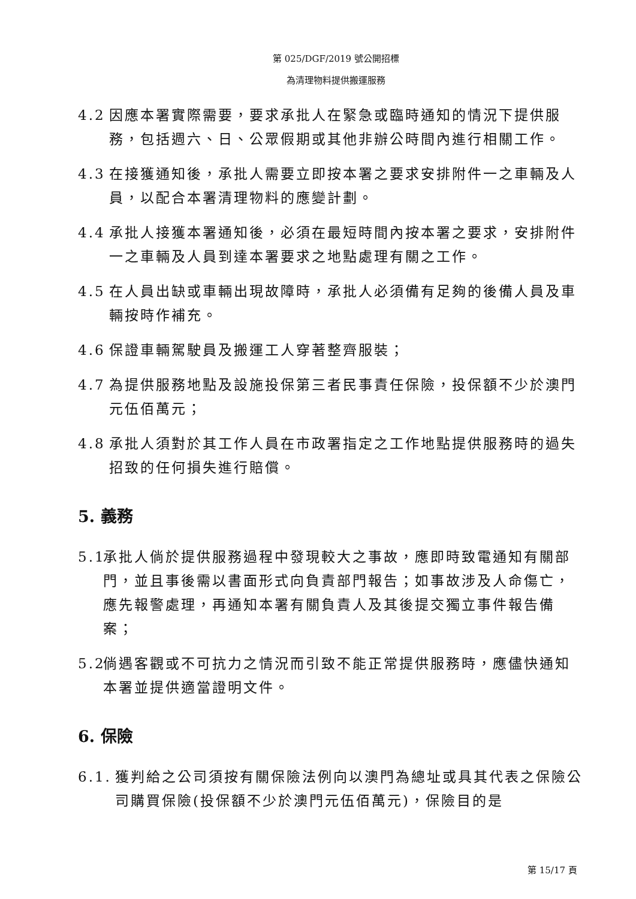第 025/DGF/2019 號公開招標
為清理物料提供搬運服務
4.2 因應本署實際需要，要求承批人在緊急或臨時通知的情況下提供服務，包括週六、日、公眾假期或其他非辦公時間內進行相關工作。
4.3 在接獲通知後，承批人需要立即按本署之要求安排附件一之車輛及人員，以配合本署清理物料的應變計劃。
4.4 承批人接獲本署通知後，必須在最短時間內按本署之要求，安排附件一之車輛及人員到達本署要求之地點處理有關之工作。
4.5 在人員出缺或車輛出現故障時，承批人必須備有足夠的後備人員及車輛按時作補充。
4.6 保證車輛駕駛員及搬運工人穿著整齊服裝；
4.7 為提供服務地點及設施投保第三者民事責任保險，投保額不少於澳門元伍佰萬元；
4.8 承批人須對於其工作人員在市政署指定之工作地點提供服務時的過失招致的任何損失進行賠償。
5. 義務
5.1 承批人倘於提供服務過程中發現較大之事故，應即時致電通知有關部門，並且事後需以書面形式向負責部門報告；如事故涉及人命傷亡，應先報警處理，再通知本署有關負責人及其後提交獨立事件報告備案；
5.2 倘遇客觀或不可抗力之情況而引致不能正常提供服務時，應儘快通知本署並提供適當證明文件。
6. 保險
6.1. 獲判給之公司須按有關保險法例向以澳門為總址或具其代表之保險公司購買保險(投保額不少於澳門元伍佰萬元)，保險目的是
第 15/17 頁